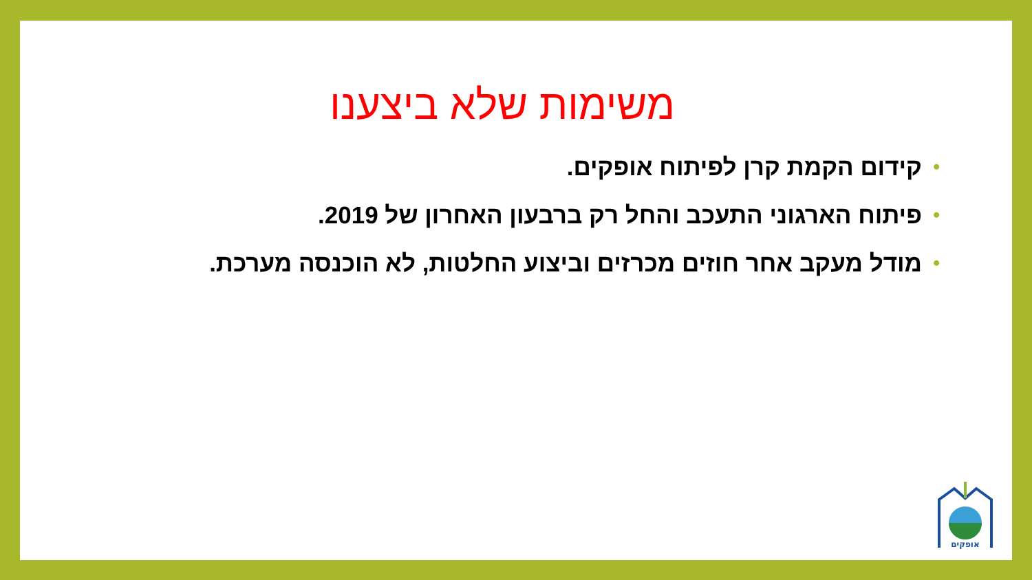משימות שלא ביצענו
• קידום הקמת קרן לפיתוח אופקים.
• פיתוח הארגוני התעכב והחל רק ברבעון האחרון של 2019.
• מודל מעקב אחר חוזים מכרזים וביצוע החלטות, לא הוכנסה מערכת.
אופקים